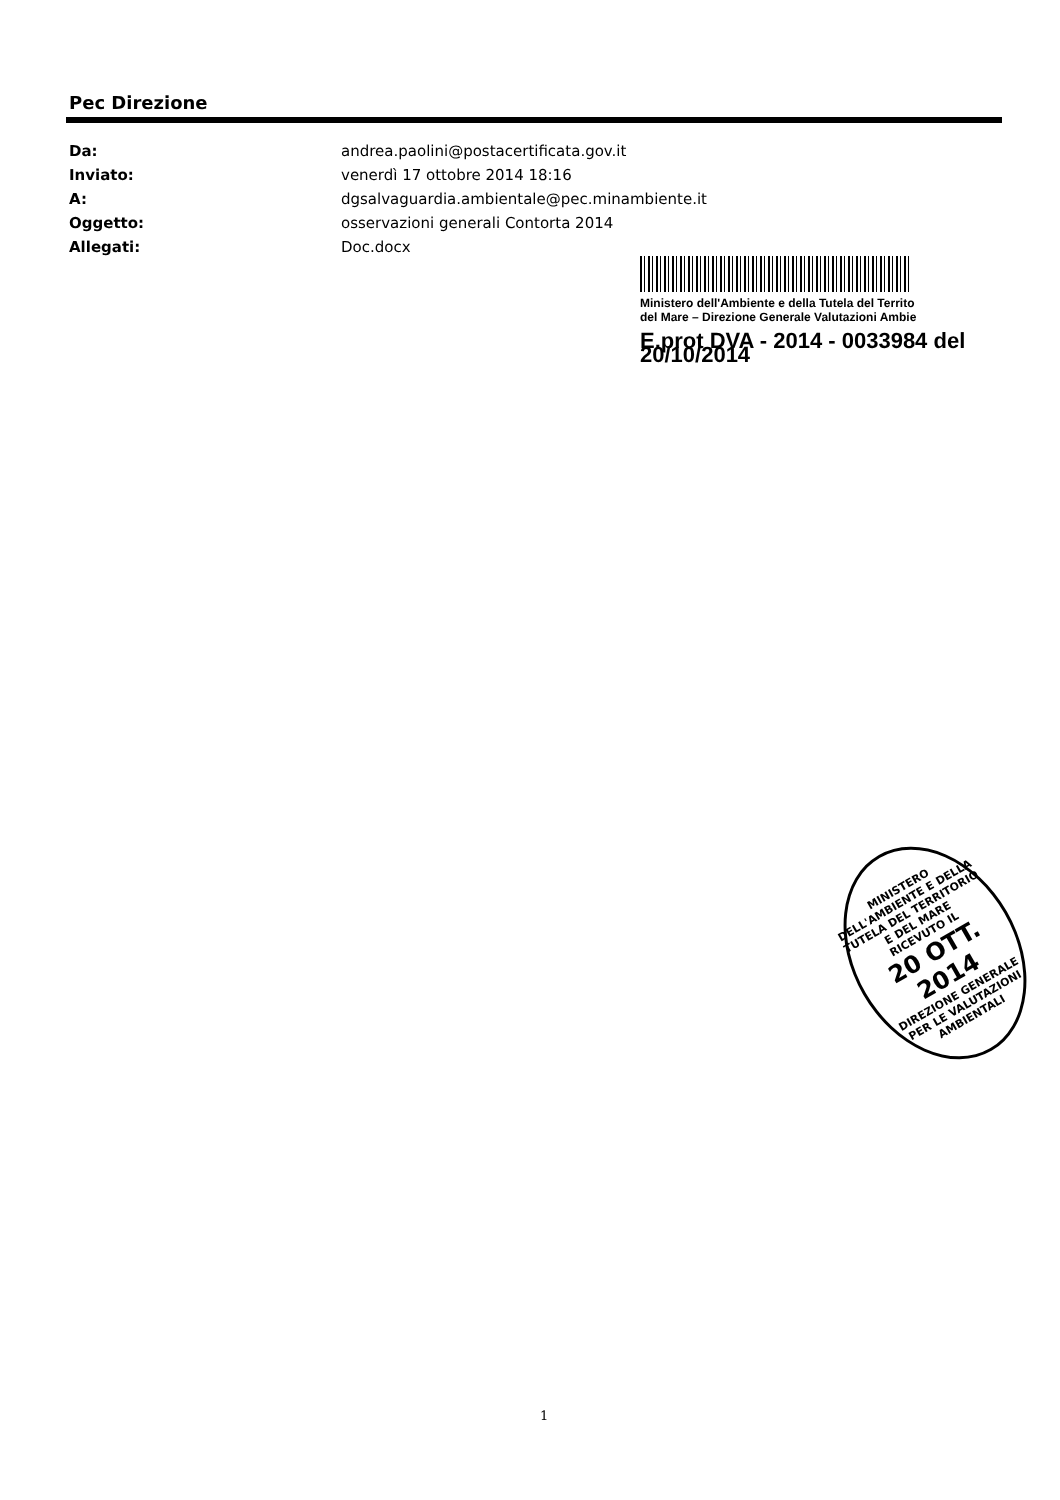Pec Direzione
| Da: | andrea.paolini@postacertificata.gov.it |
| Inviato: | venerdì 17 ottobre 2014 18:16 |
| A: | dgsalvaguardia.ambientale@pec.minambiente.it |
| Oggetto: | osservazioni generali Contorta 2014 |
| Allegati: | Doc.docx |
Ministero dell'Ambiente e della Tutela del Territo
del Mare – Direzione Generale Valutazioni Ambie
E.prot DVA - 2014 - 0033984 del 20/10/2014
MINISTERO DELL'AMBIENTE E DELLA TUTELA DEL TERRITORIO E DEL MARE
RICEVUTO IL
20 OTT. 2014
DIREZIONE GENERALE PER LE VALUTAZIONI AMBIENTALI
1